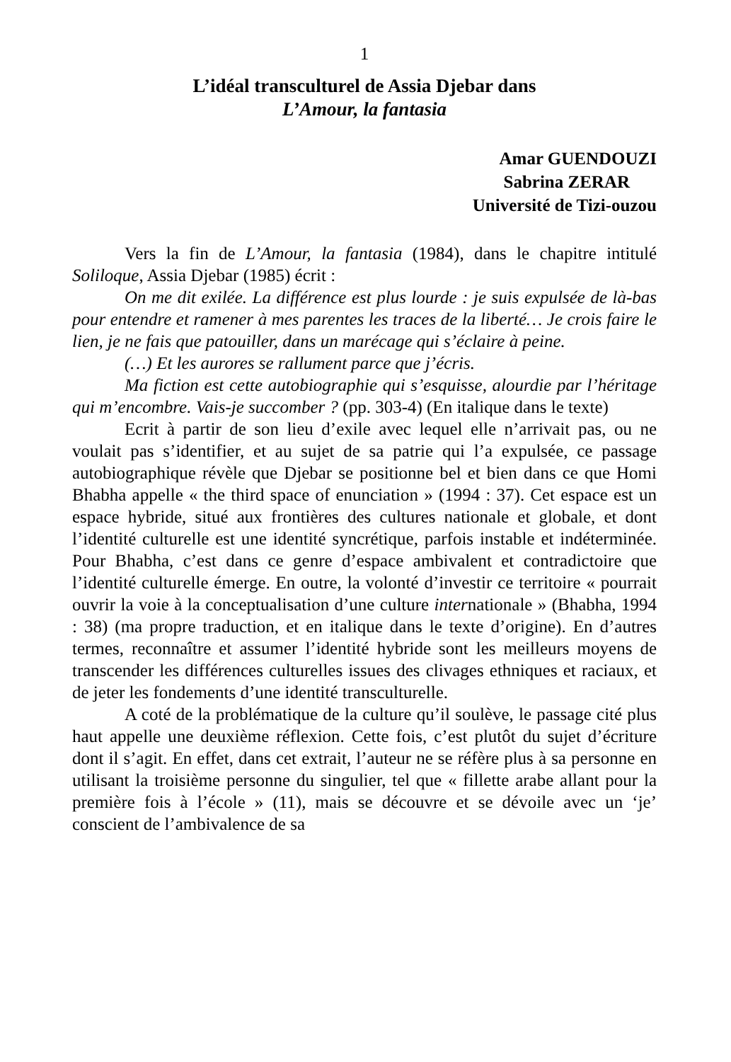1
L’idéal transculturel de Assia Djebar dans
L’Amour, la fantasia
Amar GUENDOUZI
Sabrina ZERAR
Université de Tizi-ouzou
Vers la fin de L’Amour, la fantasia (1984), dans le chapitre intitulé Soliloque, Assia Djebar (1985) écrit :
On me dit exilée. La différence est plus lourde : je suis expulsée de là-bas pour entendre et ramener à mes parentes les traces de la liberté… Je crois faire le lien, je ne fais que patouiller, dans un marécage qui s’éclaire à peine.
(…) Et les aurores se rallument parce que j’écris.
Ma fiction est cette autobiographie qui s’esquisse, alourdie par l’héritage qui m’encombre. Vais-je succomber ? (pp. 303-4) (En italique dans le texte)
Ecrit à partir de son lieu d’exile avec lequel elle n’arrivait pas, ou ne voulait pas s’identifier, et au sujet de sa patrie qui l’a expulsée, ce passage autobiographique révèle que Djebar se positionne bel et bien dans ce que Homi Bhabha appelle « the third space of enunciation » (1994 : 37). Cet espace est un espace hybride, situé aux frontières des cultures nationale et globale, et dont l’identité culturelle est une identité syncrétique, parfois instable et indéterminée. Pour Bhabha, c’est dans ce genre d’espace ambivalent et contradictoire que l’identité culturelle émerge. En outre, la volonté d’investir ce territoire « pourrait ouvrir la voie à la conceptualisation d’une culture internationale » (Bhabha, 1994 : 38) (ma propre traduction, et en italique dans le texte d’origine). En d’autres termes, reconnaître et assumer l’identité hybride sont les meilleurs moyens de transcender les différences culturelles issues des clivages ethniques et raciaux, et de jeter les fondements d’une identité transculturelle.
A coté de la problématique de la culture qu’il soulève, le passage cité plus haut appelle une deuxième réflexion. Cette fois, c’est plutôt du sujet d’écriture dont il s’agit. En effet, dans cet extrait, l’auteur ne se réfère plus à sa personne en utilisant la troisième personne du singulier, tel que « fillette arabe allant pour la première fois à l’école » (11), mais se découvre et se dévoile avec un ‘je’ conscient de l’ambivalence de sa